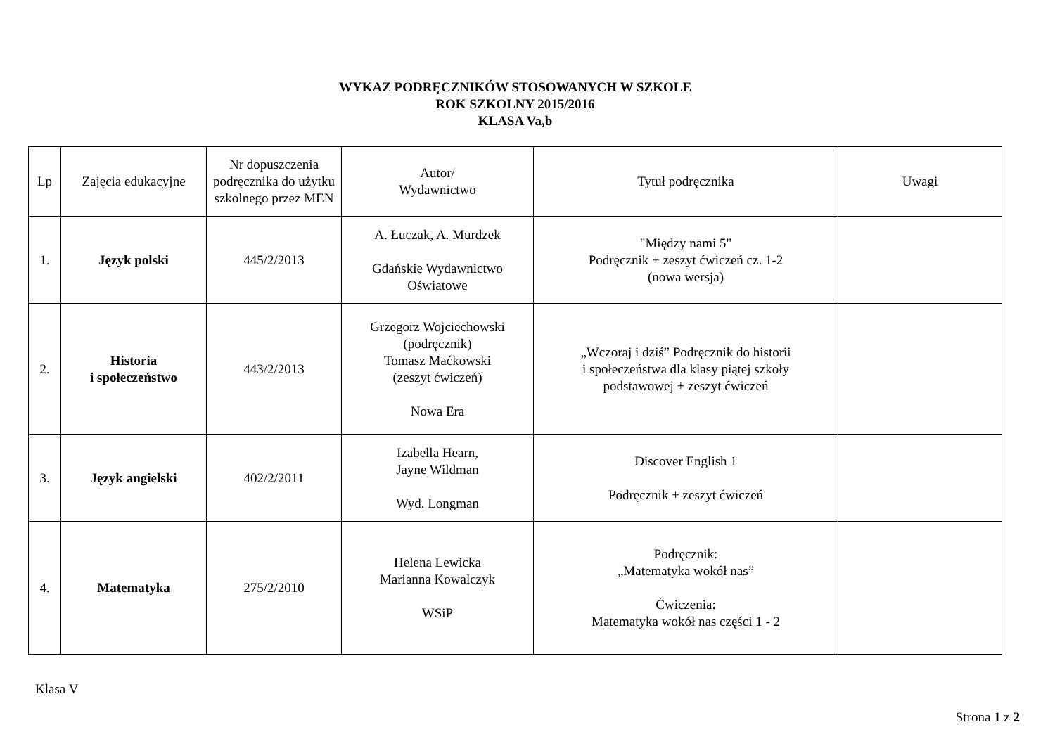WYKAZ PODRĘCZNIKÓW STOSOWANYCH W SZKOLE
ROK SZKOLNY 2015/2016
KLASA Va,b
| Lp | Zajęcia edukacyjne | Nr dopuszczenia podręcznika do użytku szkolnego przez MEN | Autor/ Wydawnictwo | Tytuł podręcznika | Uwagi |
| --- | --- | --- | --- | --- | --- |
| 1. | Język polski | 445/2/2013 | A. Łuczak, A. Murdzek Gdańskie Wydawnictwo Oświatowe | "Między nami 5" Podręcznik + zeszyt ćwiczeń cz. 1-2 (nowa wersja) | |
| 2. | Historia i społeczeństwo | 443/2/2013 | Grzegorz Wojciechowski (podręcznik) Tomasz Maćkowski (zeszyt ćwiczeń) Nowa Era | „Wczoraj i dziś” Podręcznik do historii i społeczeństwa dla klasy piątej szkoły podstawowej + zeszyt ćwiczeń | |
| 3. | Język angielski | 402/2/2011 | Izabella Hearn, Jayne Wildman Wyd. Longman | Discover English 1 Podręcznik + zeszyt ćwiczeń | |
| 4. | Matematyka | 275/2/2010 | Helena Lewicka Marianna Kowalczyk WSiP | Podręcznik: „Matematyka wokół nas” Ćwiczenia: Matematyka wokół nas części 1 - 2 | |
Klasa V
Strona 1 z 2